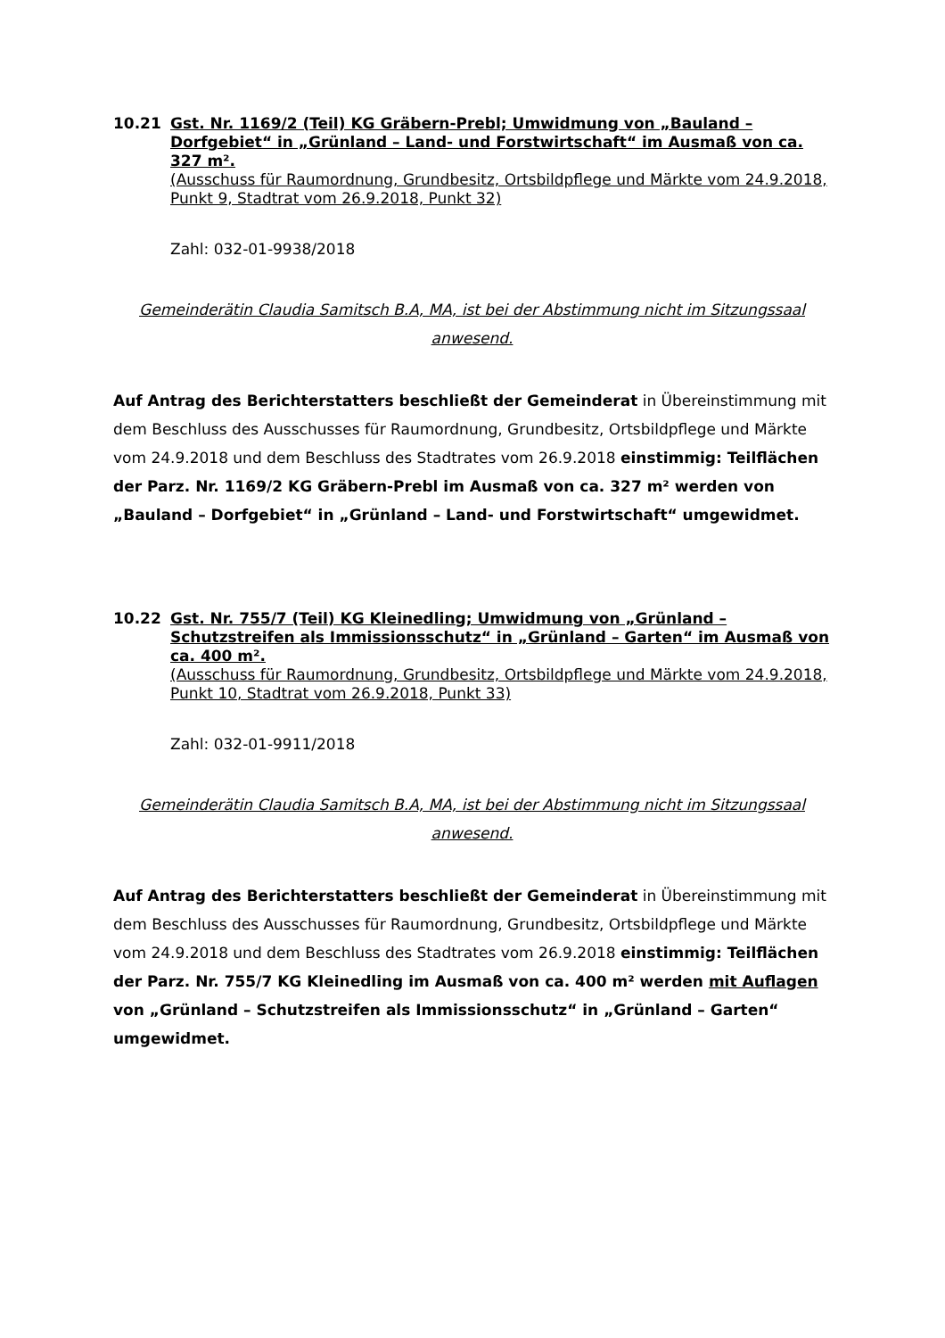10.21 Gst. Nr. 1169/2 (Teil) KG Gräbern-Prebl; Umwidmung von „Bauland – Dorfgebiet“ in „Grünland – Land- und Forstwirtschaft“ im Ausmaß von ca. 327 m².
(Ausschuss für Raumordnung, Grundbesitz, Ortsbildpflege und Märkte vom 24.9.2018, Punkt 9, Stadtrat vom 26.9.2018, Punkt 32)
Zahl: 032-01-9938/2018
Gemeinderätin Claudia Samitsch B.A, MA, ist bei der Abstimmung nicht im Sitzungssaal anwesend.
Auf Antrag des Berichterstatters beschließt der Gemeinderat in Übereinstimmung mit dem Beschluss des Ausschusses für Raumordnung, Grundbesitz, Ortsbildpflege und Märkte vom 24.9.2018 und dem Beschluss des Stadtrates vom 26.9.2018 einstimmig: Teilflächen der Parz. Nr. 1169/2 KG Gräbern-Prebl im Ausmaß von ca. 327 m² werden von „Bauland – Dorfgebiet“ in „Grünland – Land- und Forstwirtschaft“ umgewidmet.
10.22 Gst. Nr. 755/7 (Teil) KG Kleinedling; Umwidmung von „Grünland – Schutzstreifen als Immissionsschutz“ in „Grünland – Garten“ im Ausmaß von ca. 400 m².
(Ausschuss für Raumordnung, Grundbesitz, Ortsbildpflege und Märkte vom 24.9.2018, Punkt 10, Stadtrat vom 26.9.2018, Punkt 33)
Zahl: 032-01-9911/2018
Gemeinderätin Claudia Samitsch B.A, MA, ist bei der Abstimmung nicht im Sitzungssaal anwesend.
Auf Antrag des Berichterstatters beschließt der Gemeinderat in Übereinstimmung mit dem Beschluss des Ausschusses für Raumordnung, Grundbesitz, Ortsbildpflege und Märkte vom 24.9.2018 und dem Beschluss des Stadtrates vom 26.9.2018 einstimmig: Teilflächen der Parz. Nr. 755/7 KG Kleinedling im Ausmaß von ca. 400 m² werden mit Auflagen von „Grünland – Schutzstreifen als Immissionsschutz“ in „Grünland – Garten“ umgewidmet.